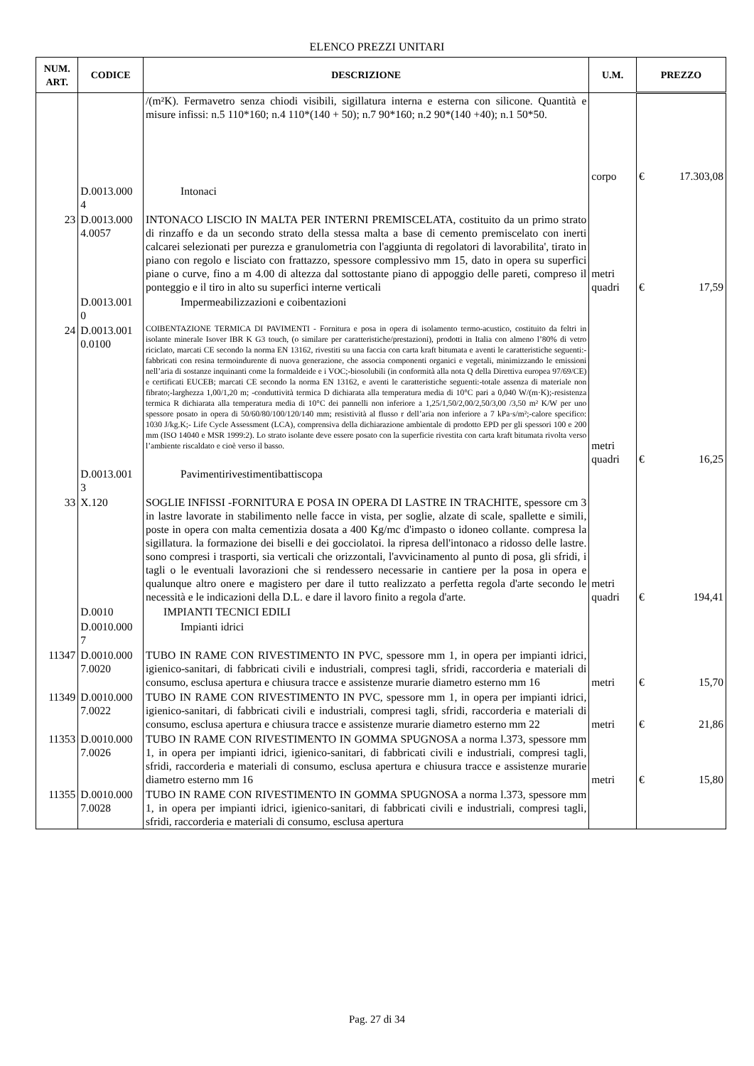ELENCO PREZZI UNITARI
| NUM. ART. | CODICE | DESCRIZIONE | U.M. | PREZZO | |
| --- | --- | --- | --- | --- | --- |
| | | /(m²K). Fermavetro senza chiodi visibili, sigillatura interna e esterna con silicone. Quantità e misure infissi: n.5 110*160; n.4 110*(140 + 50); n.7 90*160; n.2 90*(140 +40); n.1 50*50. | corpo | € | 17.303,08 |
| | D.0013.000 4 | Intonaci | | | |
| 23 | D.0013.000 4.0057 | INTONACO LISCIO IN MALTA PER INTERNI PREMISCELATA, costituito da un primo strato di rinzaffo e da un secondo strato della stessa malta a base di cemento premiscelato con inerti calcarei selezionati per purezza e granulometria con l'aggiunta di regolatori di lavorabilita', tirato in piano con regolo e lisciato con frattazzo, spessore complessivo mm 15, dato in opera su superfici piane o curve, fino a m 4.00 di altezza dal sottostante piano di appoggio delle pareti, compreso il ponteggio e il tiro in alto su superfici interne verticali | metri quadri | € | 17,59 |
| | D.0013.001 0 | Impermeabilizzazioni e coibentazioni | | | |
| 24 | D.0013.001 0.0100 | COIBENTAZIONE TERMICA DI PAVIMENTI - Fornitura e posa in opera di isolamento termo-acustico, costituito da feltri in isolante minerale Isover IBR K G3 touch, (o similare per caratteristiche/prestazioni), prodotti in Italia con almeno l’80% di vetro riciclato, marcati CE secondo la norma EN 13162, rivestiti su una faccia con carta kraft bitumata e aventi le caratteristiche seguenti:-fabbricati con resina termoindurente di nuova generazione, che associa componenti organici e vegetali, minimizzando le emissioni nell’aria di sostanze inquinanti come la formaldeide e i VOC;-biosolubili (in conformità alla nota Q della Direttiva europea 97/69/CE) e certificati EUCEB; marcati CE secondo la norma EN 13162, e aventi le caratteristiche seguenti:-totale assenza di materiale non fibrato;-larghezza 1,00/1,20 m; -conduttività termica D dichiarata alla temperatura media di 10°C pari a 0,040 W/(m·K);-resistenza termica R dichiarata alla temperatura media di 10°C dei pannelli non inferiore a 1,25/1,50/2,00/2,50/3,00 /3,50 m² K/W per uno spessore posato in opera di 50/60/80/100/120/140 mm; resistività al flusso r dell’aria non inferiore a 7 kPa·s/m²;-calore specifico: 1030 J/kg.K;- Life Cycle Assessment (LCA), comprensiva della dichiarazione ambientale di prodotto EPD per gli spessori 100 e 200 mm (ISO 14040 e MSR 1999:2). Lo strato isolante deve essere posato con la superficie rivestita con carta kraft bitumata rivolta verso l’ambiente riscaldato e cioè verso il basso. | metri quadri | € | 16,25 |
| | D.0013.001 3 | Pavimentirivestimentibattiscopa | | | |
| 33 | X.120 | SOGLIE INFISSI -FORNITURA E POSA IN OPERA DI LASTRE IN TRACHITE, spessore cm 3 in lastre lavorate in stabilimento nelle facce in vista, per soglie, alzate di scale, spallette e simili, poste in opera con malta cementizia dosata a 400 Kg/mc d'impasto o idoneo collante. compresa la sigillatura. la formazione dei biselli e dei gocciolatoi. la ripresa dell'intonaco a ridosso delle lastre. sono compresi i trasporti, sia verticali che orizzontali, l'avvicinamento al punto di posa, gli sfridi, i tagli o le eventuali lavorazioni che si rendessero necessarie in cantiere per la posa in opera e qualunque altro onere e magistero per dare il tutto realizzato a perfetta regola d'arte secondo le necessità e le indicazioni della D.L. e dare il lavoro finito a regola d'arte. | metri quadri | € | 194,41 |
| | D.0010 | IMPIANTI TECNICI EDILI | | | |
| | D.0010.000 7 | Impianti idrici | | | |
| 11347 | D.0010.000 7.0020 | TUBO IN RAME CON RIVESTIMENTO IN PVC, spessore mm 1, in opera per impianti idrici, igienico-sanitari, di fabbricati civili e industriali, compresi tagli, sfridi, raccorderia e materiali di consumo, esclusa apertura e chiusura tracce e assistenze murarie diametro esterno mm 16 | metri | € | 15,70 |
| 11349 | D.0010.000 7.0022 | TUBO IN RAME CON RIVESTIMENTO IN PVC, spessore mm 1, in opera per impianti idrici, igienico-sanitari, di fabbricati civili e industriali, compresi tagli, sfridi, raccorderia e materiali di consumo, esclusa apertura e chiusura tracce e assistenze murarie diametro esterno mm 22 | metri | € | 21,86 |
| 11353 | D.0010.000 7.0026 | TUBO IN RAME CON RIVESTIMENTO IN GOMMA SPUGNOSA a norma l.373, spessore mm 1, in opera per impianti idrici, igienico-sanitari, di fabbricati civili e industriali, compresi tagli, sfridi, raccorderia e materiali di consumo, esclusa apertura e chiusura tracce e assistenze murarie diametro esterno mm 16 | metri | € | 15,80 |
| 11355 | D.0010.000 7.0028 | TUBO IN RAME CON RIVESTIMENTO IN GOMMA SPUGNOSA a norma l.373, spessore mm 1, in opera per impianti idrici, igienico-sanitari, di fabbricati civili e industriali, compresi tagli, sfridi, raccorderia e materiali di consumo, esclusa apertura | | | |
Pag. 27 di 34